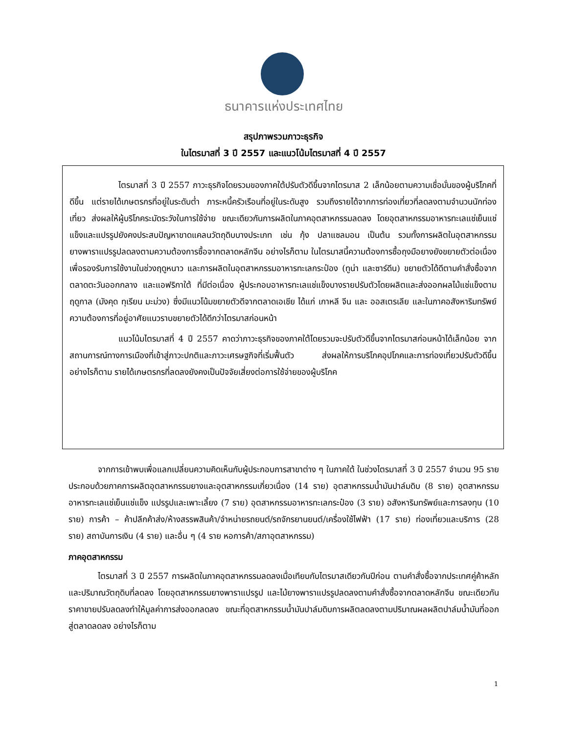ธนาคารแห่งประเทศไทย
สรุปภาพรวมภาวะธุรกิจ
ในไตรมาสที่ 3 ปี 2557 และแนวโน้มไตรมาสที่ 4 ปี 2557
ไตรมาสที่ 3 ปี 2557 ภาวะธุรกิจโดยรวมของภาคใต้ปรับตัวดีขึ้นจากไตรมาส 2 เล็กน้อยตามความเชื่อมั่นของผู้บริโภคที่ดีขึ้น แต่รายได้เกษตรกรที่อยู่ในระดับต่ำ ภาระหนี้ครัวเรือนที่อยู่ในระดับสูง รวมถึงรายได้จากการท่องเที่ยวที่ลดลงตามจำนวนนักท่องเที่ยว ส่งผลให้ผู้บริโภคระมัดระวังในการใช้จ่าย ขณะเดียวกันการผลิตในภาคอุตสาหกรรมลดลง โดยอุตสาหกรรมอาหารทะเลแช่เย็นแช่แข็งและแปรรูปยังคงประสบปัญหาขาดแคลนวัตถุดิบบางประเภท เช่น กุ้ง ปลาแซลมอน เป็นต้น รวมทั้งการผลิตในอุตสาหกรรมยางพาราแปรรูปลดลงตามความต้องการซื้อจากตลาดหลักจีน อย่างไรก็ตาม ในไตรมาสนี้ความต้องการซื้อถุงมือยางยังขยายตัวต่อเนื่องเพื่อรองรับการใช้งานในช่วงฤดูหนาว และการผลิตในอุตสาหกรรมอาหารทะเลกระป๋อง (ทูน่า และซาร์ดีน) ขยายตัวได้ดีตามคำสั่งซื้อจากตลาดตะวันออกกลาง และแอฟริกาใต้ ที่มีต่อเนื่อง ผู้ประกอบอาหารทะเลแช่แข็งบางรายปรับตัวโดยผลิตและส่งออกผลไม้แช่แข็งตามฤดูกาล (มังคุด ทุเรียน มะม่วง) ซึ่งมีแนวโน้มขยายตัวดีจากตลาดเอเชีย ได้แก่ เกาหลี จีน และ ออสเตรเลีย และในภาคอสังหาริมทรัพย์ ความต้องการที่อยู่อาศัยแนวราบขยายตัวได้ดีกว่าไตรมาสก่อนหน้า
แนวโน้มไตรมาสที่ 4 ปี 2557 คาดว่าภาวะธุรกิจของภาคใต้โดยรวมจะปรับตัวดีขึ้นจากไตรมาสก่อนหน้าได้เล็กน้อย จากสถานการณ์ทางการเมืองที่เข้าสู่ภาวะปกติและภาวะเศรษฐกิจที่เริ่มฟื้นตัว ส่งผลให้การบริโภคอุปโภคและการท่องเที่ยวปรับตัวดีขึ้น อย่างไรก็ตาม รายได้เกษตรกรที่ลดลงยังคงเป็นปัจจัยเสี่ยงต่อการใช้จ่ายของผู้บริโภค
จากการเข้าพบเพื่อแลกเปลี่ยนความคิดเห็นกับผู้ประกอบการสาขาต่าง ๆ ในภาคใต้ ในช่วงไตรมาสที่ 3 ปี 2557 จำนวน 95 ราย ประกอบด้วยภาคการผลิตอุตสาหกรรมยางและอุตสาหกรรมเกี่ยวเนื่อง (14 ราย) อุตสาหกรรมน้ำมันปาล์มดิบ (8 ราย) อุตสาหกรรมอาหารทะเลแช่เย็นแช่แข็ง แปรรูปและเพาะเลี้ยง (7 ราย) อุตสาหกรรมอาหารทะเลกระป๋อง (3 ราย) อสังหาริมทรัพย์และการลงทุน (10 ราย) การค้า – ค้าปลีกค้าส่ง/ห้างสรรพสินค้า/จำหน่ายรถยนต์/รถจักรยานยนต์/เครื่องใช้ไฟฟ้า (17 ราย) ท่องเที่ยวและบริการ (28 ราย) สถาบันการเงิน (4 ราย) และอื่น ๆ (4 ราย หอการค้า/สภาอุตสาหกรรม)
ภาคอุตสาหกรรม
ไตรมาสที่ 3 ปี 2557 การผลิตในภาคอุตสาหกรรมลดลงเมื่อเทียบกับไตรมาสเดียวกันปีก่อน ตามคำสั่งซื้อจากประเทศคู่ค้าหลัก และปริมาณวัตถุดิบที่ลดลง โดยอุตสาหกรรมยางพาราแปรรูป และไม้ยางพาราแปรรูปลดลงตามคำสั่งซื้อจากตลาดหลักจีน ขณะเดียวกันราคาขายปรับลดลงทำให้มูลค่าการส่งออกลดลง ขณะที่อุตสาหกรรมน้ำมันปาล์มดิบการผลิตลดลงตามปริมาณผลผลิตปาล์มน้ำมันที่ออกสู่ตลาดลดลง อย่างไรก็ตาม
1